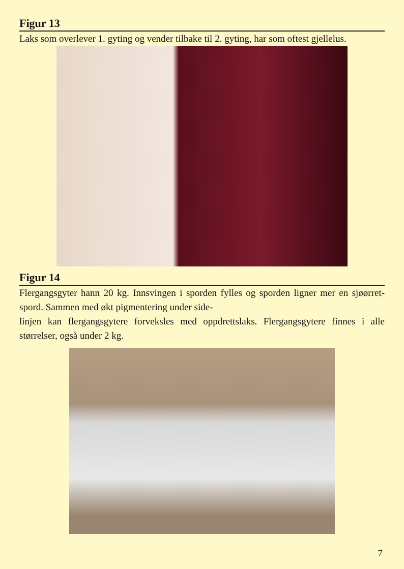Figur 13
Laks som overlever 1. gyting og vender tilbake til 2. gyting, har som oftest gjellelus.
Figur 14
Flergangsgyter hann 20 kg. Innsvingen i sporden fylles og sporden ligner mer en sjøørret-spord. Sammen med økt pigmentering under side-
linjen kan flergangsgytere forveksles med oppdrettslaks. Flergangsgytere finnes i alle størrelser, også under 2 kg.
7